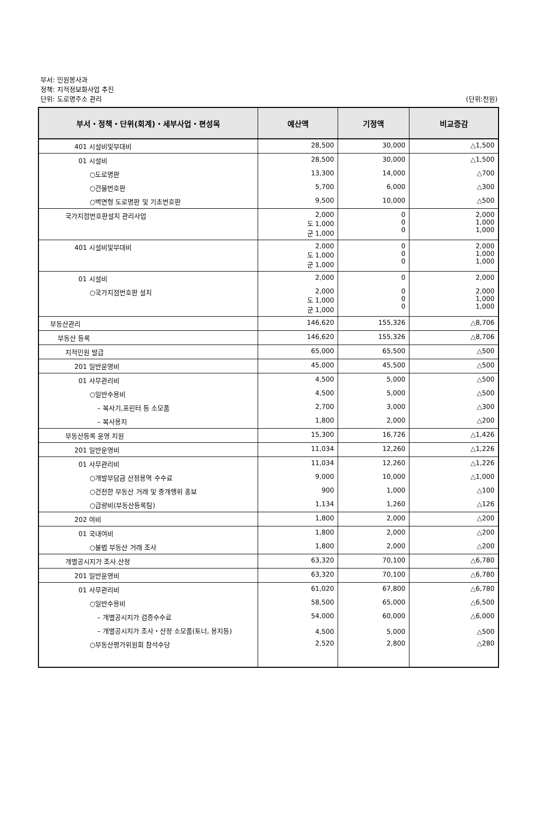부서: 민원봉사과
정책: 지적정보화사업 추진
단위: 도로명주소 관리
(단위:천원)
| 부서・정책・단위(회계)・세부사업・편성목 | 예산액 | 기정액 | 비교증감 |
| --- | --- | --- | --- |
| 401 시설비및부대비 | 28,500 | 30,000 | △1,500 |
| 01 시설비 | 28,500 | 30,000 | △1,500 |
| ○도로명판 | 13,300 | 14,000 | △700 |
| ○건물번호판 | 5,700 | 6,000 | △300 |
| ○벽면형 도로명판 및 기초번호판 | 9,500 | 10,000 | △500 |
| 국가지점번호판설치 관리사업 | 2,000 도 1,000 군 1,000 | 0 0 0 | 2,000 1,000 1,000 |
| 401 시설비및부대비 | 2,000 도 1,000 군 1,000 | 0 0 0 | 2,000 1,000 1,000 |
| 01 시설비 | 2,000 | 0 | 2,000 |
| ○국가지점번호판 설치 | 2,000 도 1,000 군 1,000 | 0 0 0 | 2,000 1,000 1,000 |
| 부동산관리 | 146,620 | 155,326 | △8,706 |
| 부동산 등록 | 146,620 | 155,326 | △8,706 |
| 지적민원 발급 | 65,000 | 65,500 | △500 |
| 201 일반운영비 | 45,000 | 45,500 | △500 |
| 01 사무관리비 | 4,500 | 5,000 | △500 |
| ○일반수용비 | 4,500 | 5,000 | △500 |
| – 복사기,프린터 등 소모품 | 2,700 | 3,000 | △300 |
| – 복사용지 | 1,800 | 2,000 | △200 |
| 부동산등록 운영 지원 | 15,300 | 16,726 | △1,426 |
| 201 일반운영비 | 11,034 | 12,260 | △1,226 |
| 01 사무관리비 | 11,034 | 12,260 | △1,226 |
| ○개발부담금 산정용역 수수료 | 9,000 | 10,000 | △1,000 |
| ○건전한 부동산 거래 및 중개행위 홍보 | 900 | 1,000 | △100 |
| ○급량비(부동산등록팀) | 1,134 | 1,260 | △126 |
| 202 여비 | 1,800 | 2,000 | △200 |
| 01 국내여비 | 1,800 | 2,000 | △200 |
| ○불법 부동산 거래 조사 | 1,800 | 2,000 | △200 |
| 개별공시지가 조사.산정 | 63,320 | 70,100 | △6,780 |
| 201 일반운영비 | 63,320 | 70,100 | △6,780 |
| 01 사무관리비 | 61,020 | 67,800 | △6,780 |
| ○일반수용비 | 58,500 | 65,000 | △6,500 |
| – 개별공시지가 검증수수료 | 54,000 | 60,000 | △6,000 |
| – 개별공시지가 조사・산정 소모품(토너, 용지등) | 4,500 | 5,000 | △500 |
| ○부동산평가위원회 참석수당 | 2,520 | 2,800 | △280 |